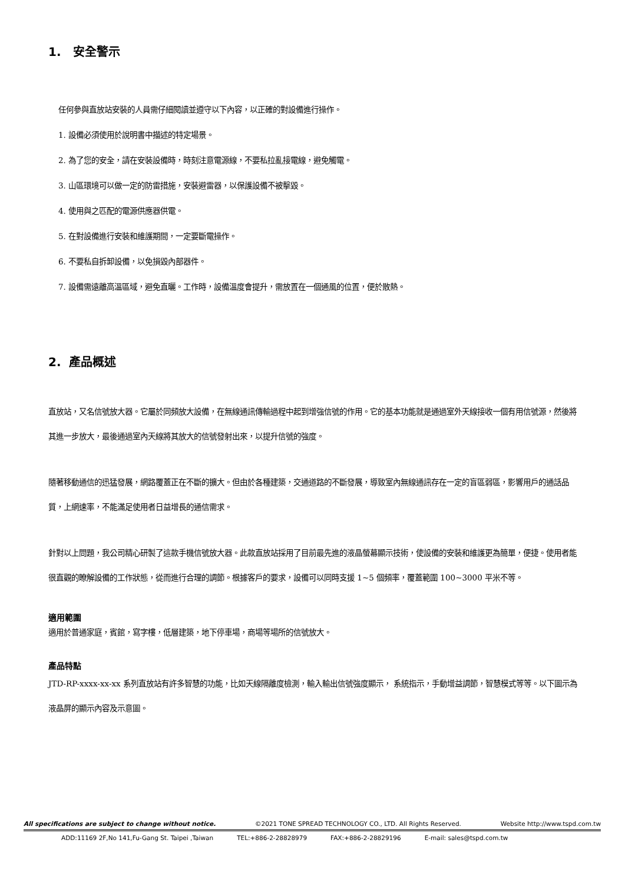1. 安全警示
任何參與直放站安裝的人員需仔細閱讀並遵守以下內容，以正確的對設備進行操作。
1. 設備必須使用於說明書中描述的特定場景。
2. 為了您的安全，請在安裝設備時，時刻注意電源線，不要私拉亂接電線，避免觸電。
3. 山區環境可以做一定的防雷措施，安裝避雷器，以保護設備不被擊毀。
4. 使用與之匹配的電源供應器供電。
5. 在對設備進行安裝和維護期間，一定要斷電操作。
6. 不要私自拆卸設備，以免損毀內部器件。
7. 設備需遠離高溫區域，避免直曬。工作時，設備溫度會提升，需放置在一個通風的位置，便於散熱。
2. 產品概述
直放站，又名信號放大器。它屬於同頻放大設備，在無線通訊傳輸過程中起到增強信號的作用。它的基本功能就是通過室外天線接收一個有用信號源，然後將其進一步放大，最後通過室內天線將其放大的信號發射出來，以提升信號的強度。
隨著移動通信的迅猛發展，網路覆蓋正在不斷的擴大。但由於各種建築，交通道路的不斷發展，導致室內無線通訊存在一定的盲區弱區，影響用戶的通話品質，上網速率，不能滿足使用者日益增長的通信需求。
針對以上問題，我公司精心研製了這款手機信號放大器。此款直放站採用了目前最先進的液晶螢幕顯示技術，使設備的安裝和維護更為簡單，便捷。使用者能很直觀的瞭解設備的工作狀態，從而進行合理的調節。根據客戶的要求，設備可以同時支援 1~5 個頻率，覆蓋範圍 100~3000 平米不等。
適用範圍
適用於普通家庭，賓館，寫字樓，低層建築，地下停車場，商場等場所的信號放大。
產品特點
JTD-RP-xxxx-xx-xx 系列直放站有許多智慧的功能，比如天線隔離度檢測，輸入輸出信號強度顯示， 系統指示，手動增益調節，智慧模式等等。以下圖示為液晶屏的顯示內容及示意圖。
All specifications are subject to change without notice. ©2021 TONE SPREAD TECHNOLOGY CO., LTD. All Rights Reserved. Website http://www.tspd.com.tw
ADD:11169 2F,No 141,Fu-Gang St. Taipei ,Taiwan TEL:+886-2-28828979 FAX:+886-2-28829196 E-mail: sales@tspd.com.tw